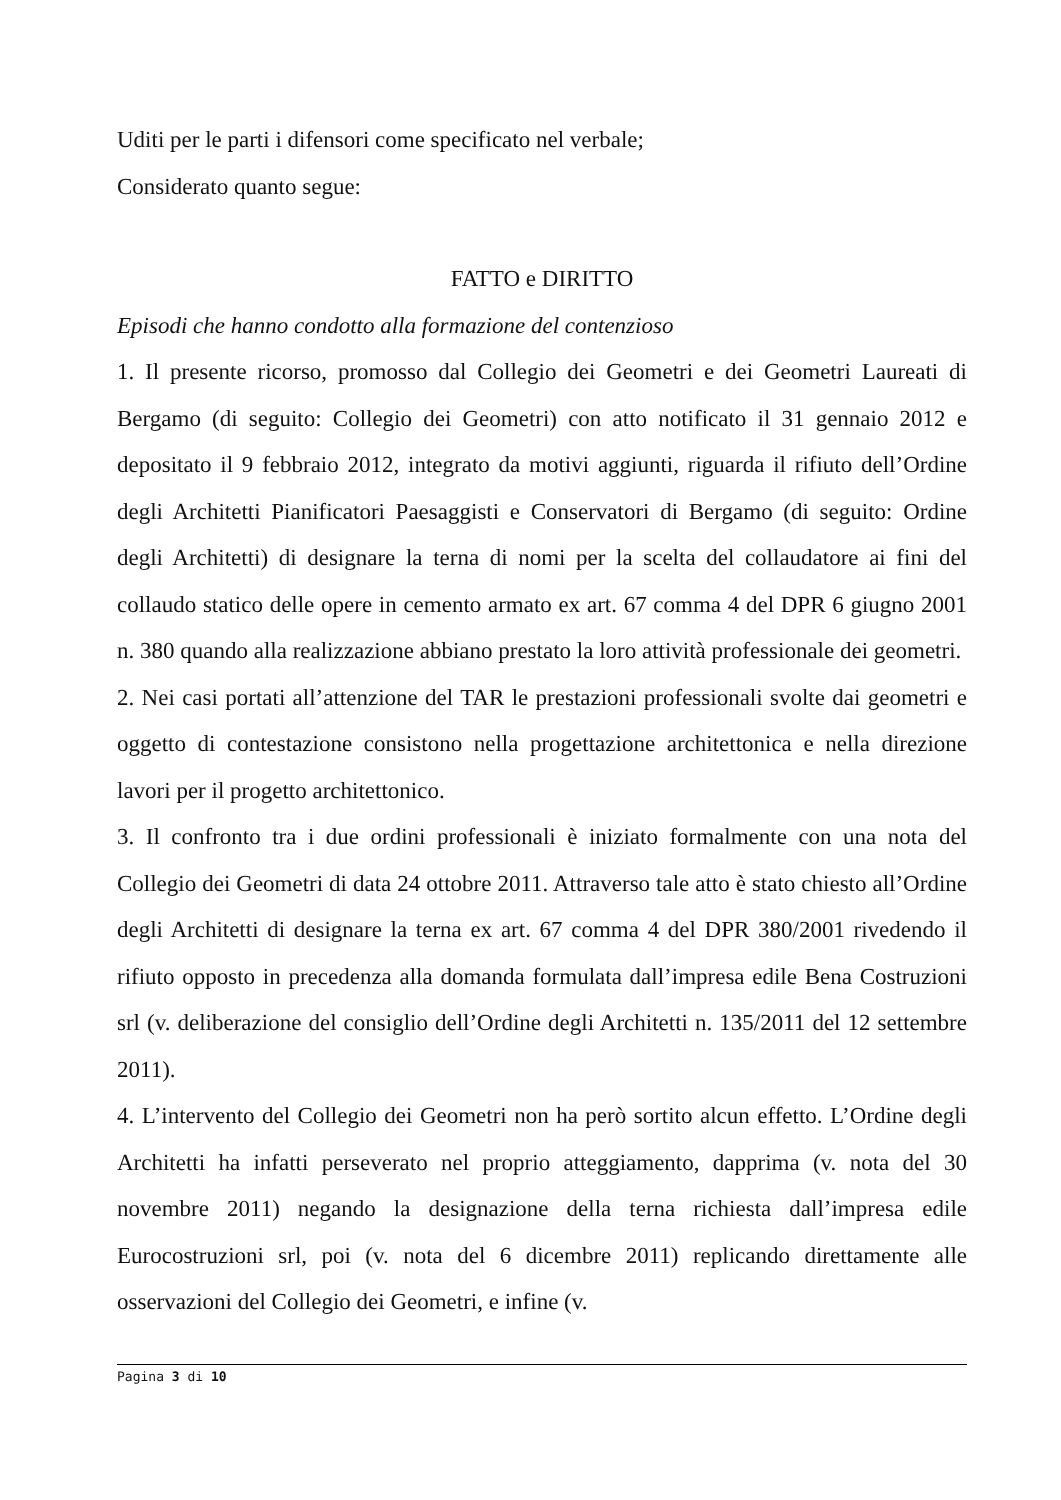Uditi per le parti i difensori come specificato nel verbale;
Considerato quanto segue:
FATTO e DIRITTO
Episodi che hanno condotto alla formazione del contenzioso
1. Il presente ricorso, promosso dal Collegio dei Geometri e dei Geometri Laureati di Bergamo (di seguito: Collegio dei Geometri) con atto notificato il 31 gennaio 2012 e depositato il 9 febbraio 2012, integrato da motivi aggiunti, riguarda il rifiuto dell’Ordine degli Architetti Pianificatori Paesaggisti e Conservatori di Bergamo (di seguito: Ordine degli Architetti) di designare la terna di nomi per la scelta del collaudatore ai fini del collaudo statico delle opere in cemento armato ex art. 67 comma 4 del DPR 6 giugno 2001 n. 380 quando alla realizzazione abbiano prestato la loro attività professionale dei geometri.
2. Nei casi portati all’attenzione del TAR le prestazioni professionali svolte dai geometri e oggetto di contestazione consistono nella progettazione architettonica e nella direzione lavori per il progetto architettonico.
3. Il confronto tra i due ordini professionali è iniziato formalmente con una nota del Collegio dei Geometri di data 24 ottobre 2011. Attraverso tale atto è stato chiesto all’Ordine degli Architetti di designare la terna ex art. 67 comma 4 del DPR 380/2001 rivedendo il rifiuto opposto in precedenza alla domanda formulata dall’impresa edile Bena Costruzioni srl (v. deliberazione del consiglio dell’Ordine degli Architetti n. 135/2011 del 12 settembre 2011).
4. L’intervento del Collegio dei Geometri non ha però sortito alcun effetto. L’Ordine degli Architetti ha infatti perseverato nel proprio atteggiamento, dapprima (v. nota del 30 novembre 2011) negando la designazione della terna richiesta dall’impresa edile Eurocostruzioni srl, poi (v. nota del 6 dicembre 2011) replicando direttamente alle osservazioni del Collegio dei Geometri, e infine (v.
Pagina 3 di 10